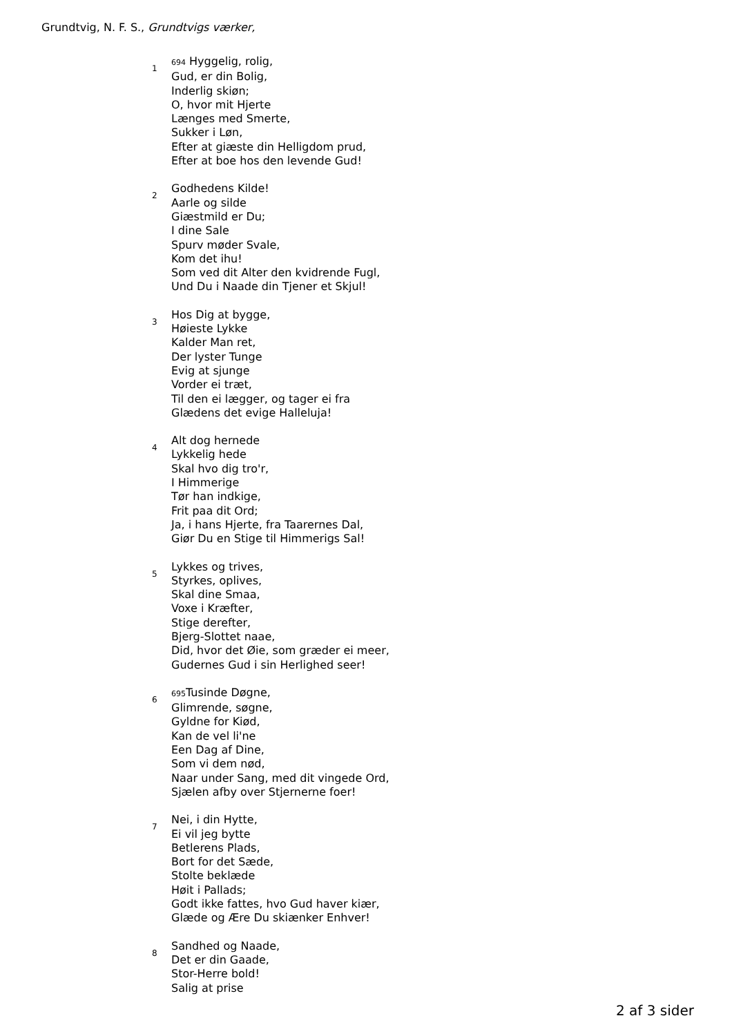Grundtvig, N. F. S., Grundtvigs værker,
1
694 Hyggelig, rolig,
Gud, er din Bolig,
Inderlig skiøn;
O, hvor mit Hjerte
Længes med Smerte,
Sukker i Løn,
Efter at giæste din Helligdom prud,
Efter at boe hos den levende Gud!
2
Godhedens Kilde!
Aarle og silde
Giæstmild er Du;
I dine Sale
Spurv møder Svale,
Kom det ihu!
Som ved dit Alter den kvidrende Fugl,
Und Du i Naade din Tjener et Skjul!
3
Hos Dig at bygge,
Høieste Lykke
Kalder Man ret,
Der lyster Tunge
Evig at sjunge
Vorder ei træt,
Til den ei lægger, og tager ei fra
Glædens det evige Halleluja!
4
Alt dog hernede
Lykkelig hede
Skal hvo dig tro'r,
I Himmerige
Tør han indkige,
Frit paa dit Ord;
Ja, i hans Hjerte, fra Taarernes Dal,
Giør Du en Stige til Himmerigs Sal!
5
Lykkes og trives,
Styrkes, oplives,
Skal dine Smaa,
Voxe i Kræfter,
Stige derefter,
Bjerg-Slottet naae,
Did, hvor det Øie, som græder ei meer,
Gudernes Gud i sin Herlighed seer!
6
695 Tusinde Døgne,
Glimrende, søgne,
Gyldne for Kiød,
Kan de vel li'ne
Een Dag af Dine,
Som vi dem nød,
Naar under Sang, med dit vingede Ord,
Sjælen afby over Stjernerne foer!
7
Nei, i din Hytte,
Ei vil jeg bytte
Betlerens Plads,
Bort for det Sæde,
Stolte beklæde
Høit i Pallads;
Godt ikke fattes, hvo Gud haver kiær,
Glæde og Ære Du skiænker Enhver!
8
Sandhed og Naade,
Det er din Gaade,
Stor-Herre bold!
Salig at prise
2 af 3 sider